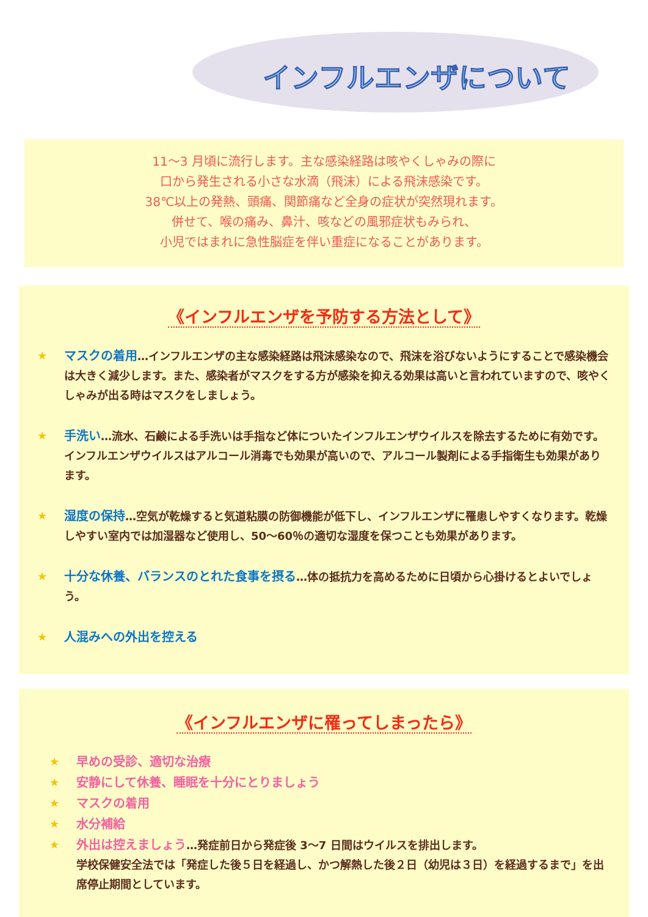インフルエンザについて
11～3 月頃に流行します。主な感染経路は咳やくしゃみの際に
口から発生される小さな水滴（飛沫）による飛沫感染です。
38℃以上の発熱、頭痛、関節痛など全身の症状が突然現れます。
併せて、喉の痛み、鼻汁、咳などの風邪症状もみられ、
小児ではまれに急性脳症を伴い重症になることがあります。
《インフルエンザを予防する方法として》
★ マスクの着用…インフルエンザの主な感染経路は飛沫感染なので、飛沫を浴びないようにすることで感染機会は大きく減少します。また、感染者がマスクをする方が感染を抑える効果は高いと言われていますので、咳やくしゃみが出る時はマスクをしましょう。
★ 手洗い…流水、石鹸による手洗いは手指など体についたインフルエンザウイルスを除去するために有効です。インフルエンザウイルスはアルコール消毒でも効果が高いので、アルコール製剤による手指衛生も効果があります。
★ 湿度の保持…空気が乾燥すると気道粘膜の防御機能が低下し、インフルエンザに罹患しやすくなります。乾燥しやすい室内では加湿器など使用し、50～60％の適切な湿度を保つことも効果があります。
★ 十分な休養、バランスのとれた食事を摂る…体の抵抗力を高めるために日頃から心掛けるとよいでしょう。
★ 人混みへの外出を控える
《インフルエンザに罹ってしまったら》
★ 早めの受診、適切な治療
★ 安静にして休養、睡眠を十分にとりましょう
★ マスクの着用
★ 水分補給
★ 外出は控えましょう…発症前日から発症後 3～7 日間はウイルスを排出します。
学校保健安全法では「発症した後５日を経過し、かつ解熱した後２日（幼児は３日）を経過するまで」を出席停止期間としています。